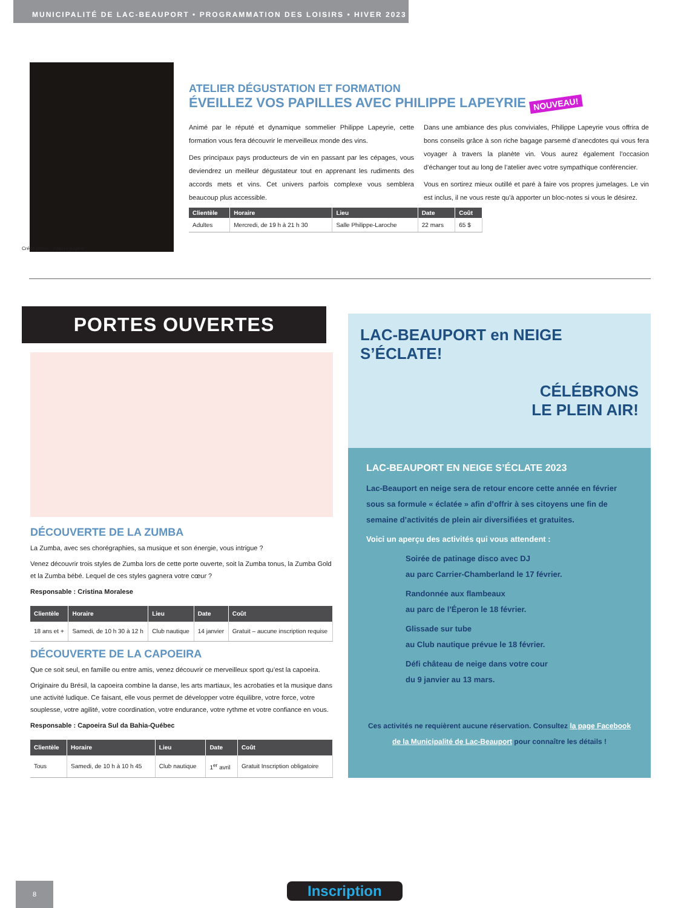MUNICIPALITÉ DE LAC-BEAUPORT • PROGRAMMATION DES LOISIRS • HIVER 2023
ATELIER DÉGUSTATION ET FORMATION
ÉVEILLEZ VOS PAPILLES AVEC PHILIPPE LAPEYRIE NOUVEAU!
Animé par le réputé et dynamique sommelier Philippe Lapeyrie, cette formation vous fera découvrir le merveilleux monde des vins.
Des principaux pays producteurs de vin en passant par les cépages, vous deviendrez un meilleur dégustateur tout en apprenant les rudiments des accords mets et vins. Cet univers parfois complexe vous semblera beaucoup plus accessible.
Dans une ambiance des plus conviviales, Philippe Lapeyrie vous offrira de bons conseils grâce à son riche bagage parsemé d’anecdotes qui vous fera voyager à travers la planète vin. Vous aurez également l’occasion d’échanger tout au long de l’atelier avec votre sympathique conférencier.
Vous en sortirez mieux outillé et paré à faire vos propres jumelages. Le vin est inclus, il ne vous reste qu'à apporter un bloc-notes si vous le désirez.
| Clientèle | Horaire | Lieu | Date | Coût |
| --- | --- | --- | --- | --- |
| Adultes | Mercredi, de 19 h à 21 h 30 | Salle Philippe-Laroche | 22 mars | 65 $ |
Crédit photo : Julien Faugère
PORTES OUVERTES
DÉCOUVERTE DE LA ZUMBA
La Zumba, avec ses chorégraphies, sa musique et son énergie, vous intrigue ?
Venez découvrir trois styles de Zumba lors de cette porte ouverte, soit la Zumba tonus, la Zumba Gold et la Zumba bébé. Lequel de ces styles gagnera votre cœur ?
Responsable : Cristina Moralese
| Clientèle | Horaire | Lieu | Date | Coût |
| --- | --- | --- | --- | --- |
| 18 ans et + | Samedi, de 10 h 30 à 12 h | Club nautique | 14 janvier | Gratuit – aucune inscription requise |
DÉCOUVERTE DE LA CAPOEIRA
Que ce soit seul, en famille ou entre amis, venez découvrir ce merveilleux sport qu’est la capoeira.
Originaire du Brésil, la capoeira combine la danse, les arts martiaux, les acrobaties et la musique dans une activité ludique. Ce faisant, elle vous permet de développer votre équilibre, votre force, votre souplesse, votre agilité, votre coordination, votre endurance, votre rythme et votre confiance en vous.
Responsable : Capoeira Sul da Bahia-Québec
| Clientèle | Horaire | Lieu | Date | Coût |
| --- | --- | --- | --- | --- |
| Tous | Samedi, de 10 h à 10 h 45 | Club nautique | 1<sup>er</sup> avril | Gratuit Inscription obligatoire |
LAC-BEAUPORT en NEIGE S’ÉCLATE!
CÉLÉBRONS
LE PLEIN AIR!
LAC-BEAUPORT EN NEIGE S’ÉCLATE 2023
Lac-Beauport en neige sera de retour encore cette année en février sous sa formule « éclatée » afin d’offrir à ses citoyens une fin de semaine d’activités de plein air diversifiées et gratuites.
Voici un aperçu des activités qui vous attendent :
Soirée de patinage disco avec DJ
au parc Carrier-Chamberland le 17 février.
Randonnée aux flambeaux
au parc de l’Éperon le 18 février.
Glissade sur tube
au Club nautique prévue le 18 février.
Défi château de neige dans votre cour
du 9 janvier au 13 mars.
Ces activités ne requièrent aucune réservation. Consultez la page Facebook de la Municipalité de Lac-Beauport pour connaître les détails !
8
Inscription